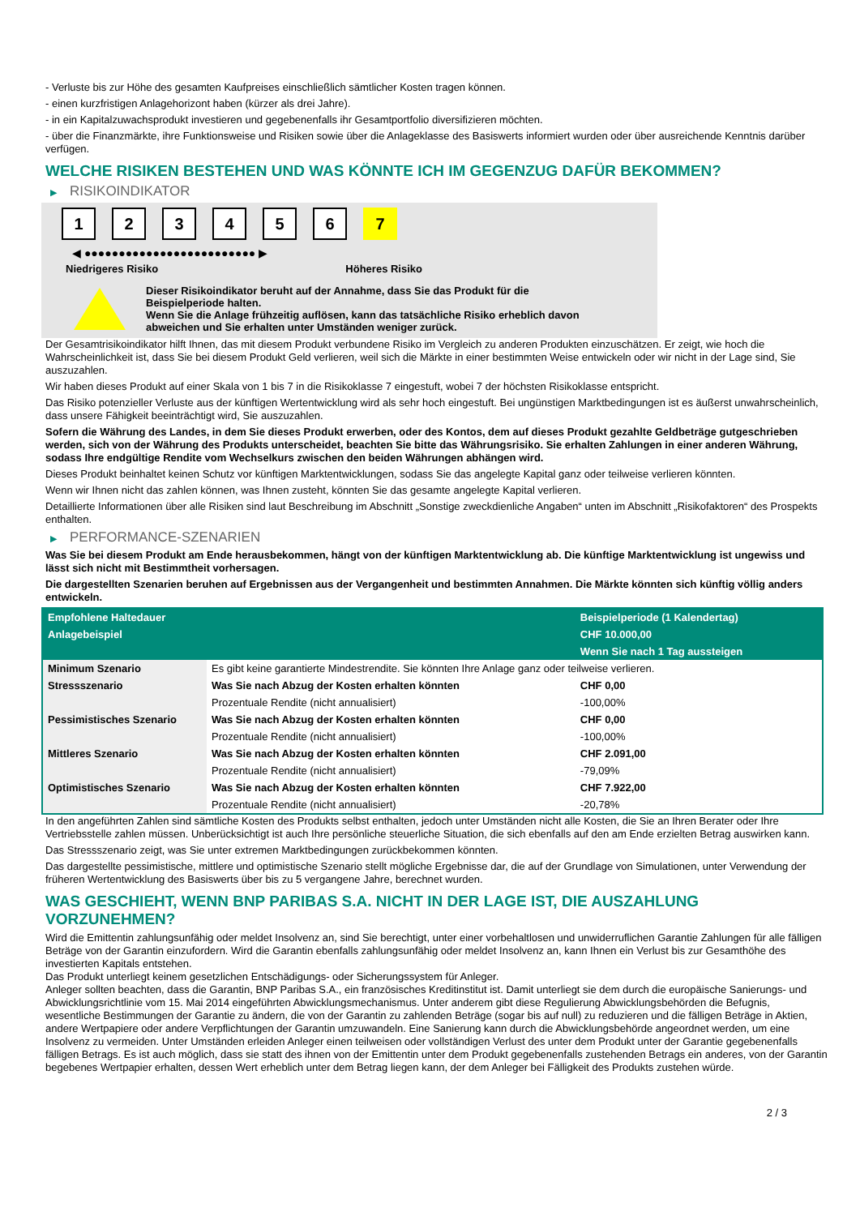- Verluste bis zur Höhe des gesamten Kaufpreises einschließlich sämtlicher Kosten tragen können.
- einen kurzfristigen Anlagehorizont haben (kürzer als drei Jahre).
- in ein Kapitalzuwachsprodukt investieren und gegebenenfalls ihr Gesamtportfolio diversifizieren möchten.
- über die Finanzmärkte, ihre Funktionsweise und Risiken sowie über die Anlageklasse des Basiswerts informiert wurden oder über ausreichende Kenntnis darüber verfügen.
WELCHE RISIKEN BESTEHEN UND WAS KÖNNTE ICH IM GEGENZUG DAFÜR BEKOMMEN?
▶ RISIKOINDIKATOR
1 2 3 4 5 6 7
◀ ●●●●●●●●●●●●●●●●●●●●●●●●● ▶
Niedrigeres Risiko Höheres Risiko
Dieser Risikoindikator beruht auf der Annahme, dass Sie das Produkt für die
Beispielperiode halten.
Wenn Sie die Anlage frühzeitig auflösen, kann das tatsächliche Risiko erheblich davon
abweichen und Sie erhalten unter Umständen weniger zurück.
Der Gesamtrisikoindikator hilft Ihnen, das mit diesem Produkt verbundene Risiko im Vergleich zu anderen Produkten einzuschätzen. Er zeigt, wie hoch die Wahrscheinlichkeit ist, dass Sie bei diesem Produkt Geld verlieren, weil sich die Märkte in einer bestimmten Weise entwickeln oder wir nicht in der Lage sind, Sie auszuzahlen.
Wir haben dieses Produkt auf einer Skala von 1 bis 7 in die Risikoklasse 7 eingestuft, wobei 7 der höchsten Risikoklasse entspricht.
Das Risiko potenzieller Verluste aus der künftigen Wertentwicklung wird als sehr hoch eingestuft. Bei ungünstigen Marktbedingungen ist es äußerst unwahrscheinlich, dass unsere Fähigkeit beeinträchtigt wird, Sie auszuzahlen.
Sofern die Währung des Landes, in dem Sie dieses Produkt erwerben, oder des Kontos, dem auf dieses Produkt gezahlte Geldbeträge gutgeschrieben werden, sich von der Währung des Produkts unterscheidet, beachten Sie bitte das Währungsrisiko. Sie erhalten Zahlungen in einer anderen Währung, sodass Ihre endgültige Rendite vom Wechselkurs zwischen den beiden Währungen abhängen wird.
Dieses Produkt beinhaltet keinen Schutz vor künftigen Marktentwicklungen, sodass Sie das angelegte Kapital ganz oder teilweise verlieren könnten.
Wenn wir Ihnen nicht das zahlen können, was Ihnen zusteht, könnten Sie das gesamte angelegte Kapital verlieren.
Detaillierte Informationen über alle Risiken sind laut Beschreibung im Abschnitt „Sonstige zweckdienliche Angaben“ unten im Abschnitt „Risikofaktoren“ des Prospekts enthalten.
▶ PERFORMANCE-SZENARIEN
Was Sie bei diesem Produkt am Ende herausbekommen, hängt von der künftigen Marktentwicklung ab. Die künftige Marktentwicklung ist ungewiss und lässt sich nicht mit Bestimmtheit vorhersagen.
Die dargestellten Szenarien beruhen auf Ergebnissen aus der Vergangenheit und bestimmten Annahmen. Die Märkte könnten sich künftig völlig anders entwickeln.
| Empfohlene Haltedauer | | Beispielperiode (1 Kalendertag) |
| --- | --- | --- |
| Anlagebeispiel | | CHF 10.000,00 |
| | | Wenn Sie nach 1 Tag aussteigen |
| Minimum Szenario | Es gibt keine garantierte Mindestrendite. Sie könnten Ihre Anlage ganz oder teilweise verlieren. | |
| Stressszenario | Was Sie nach Abzug der Kosten erhalten könnten | CHF 0,00 |
| | Prozentuale Rendite (nicht annualisiert) | -100,00% |
| Pessimistisches Szenario | Was Sie nach Abzug der Kosten erhalten könnten | CHF 0,00 |
| | Prozentuale Rendite (nicht annualisiert) | -100,00% |
| Mittleres Szenario | Was Sie nach Abzug der Kosten erhalten könnten | CHF 2.091,00 |
| | Prozentuale Rendite (nicht annualisiert) | -79,09% |
| Optimistisches Szenario | Was Sie nach Abzug der Kosten erhalten könnten | CHF 7.922,00 |
| | Prozentuale Rendite (nicht annualisiert) | -20,78% |
In den angeführten Zahlen sind sämtliche Kosten des Produkts selbst enthalten, jedoch unter Umständen nicht alle Kosten, die Sie an Ihren Berater oder Ihre Vertriebsstelle zahlen müssen. Unberücksichtigt ist auch Ihre persönliche steuerliche Situation, die sich ebenfalls auf den am Ende erzielten Betrag auswirken kann.
Das Stressszenario zeigt, was Sie unter extremen Marktbedingungen zurückbekommen könnten.
Das dargestellte pessimistische, mittlere und optimistische Szenario stellt mögliche Ergebnisse dar, die auf der Grundlage von Simulationen, unter Verwendung der früheren Wertentwicklung des Basiswerts über bis zu 5 vergangene Jahre, berechnet wurden.
WAS GESCHIEHT, WENN BNP PARIBAS S.A. NICHT IN DER LAGE IST, DIE AUSZAHLUNG VORZUNEHMEN?
Wird die Emittentin zahlungsunfähig oder meldet Insolvenz an, sind Sie berechtigt, unter einer vorbehaltlosen und unwiderruflichen Garantie Zahlungen für alle fälligen Beträge von der Garantin einzufordern. Wird die Garantin ebenfalls zahlungsunfähig oder meldet Insolvenz an, kann Ihnen ein Verlust bis zur Gesamthöhe des investierten Kapitals entstehen.
Das Produkt unterliegt keinem gesetzlichen Entschädigungs- oder Sicherungssystem für Anleger.
Anleger sollten beachten, dass die Garantin, BNP Paribas S.A., ein französisches Kreditinstitut ist. Damit unterliegt sie dem durch die europäische Sanierungs- und Abwicklungsrichtlinie vom 15. Mai 2014 eingeführten Abwicklungsmechanismus. Unter anderem gibt diese Regulierung Abwicklungsbehörden die Befugnis, wesentliche Bestimmungen der Garantie zu ändern, die von der Garantin zu zahlenden Beträge (sogar bis auf null) zu reduzieren und die fälligen Beträge in Aktien, andere Wertpapiere oder andere Verpflichtungen der Garantin umzuwandeln. Eine Sanierung kann durch die Abwicklungsbehörde angeordnet werden, um eine Insolvenz zu vermeiden. Unter Umständen erleiden Anleger einen teilweisen oder vollständigen Verlust des unter dem Produkt unter der Garantie gegebenenfalls fälligen Betrags. Es ist auch möglich, dass sie statt des ihnen von der Emittentin unter dem Produkt gegebenenfalls zustehenden Betrags ein anderes, von der Garantin begebenes Wertpapier erhalten, dessen Wert erheblich unter dem Betrag liegen kann, der dem Anleger bei Fälligkeit des Produkts zustehen würde.
2 / 3